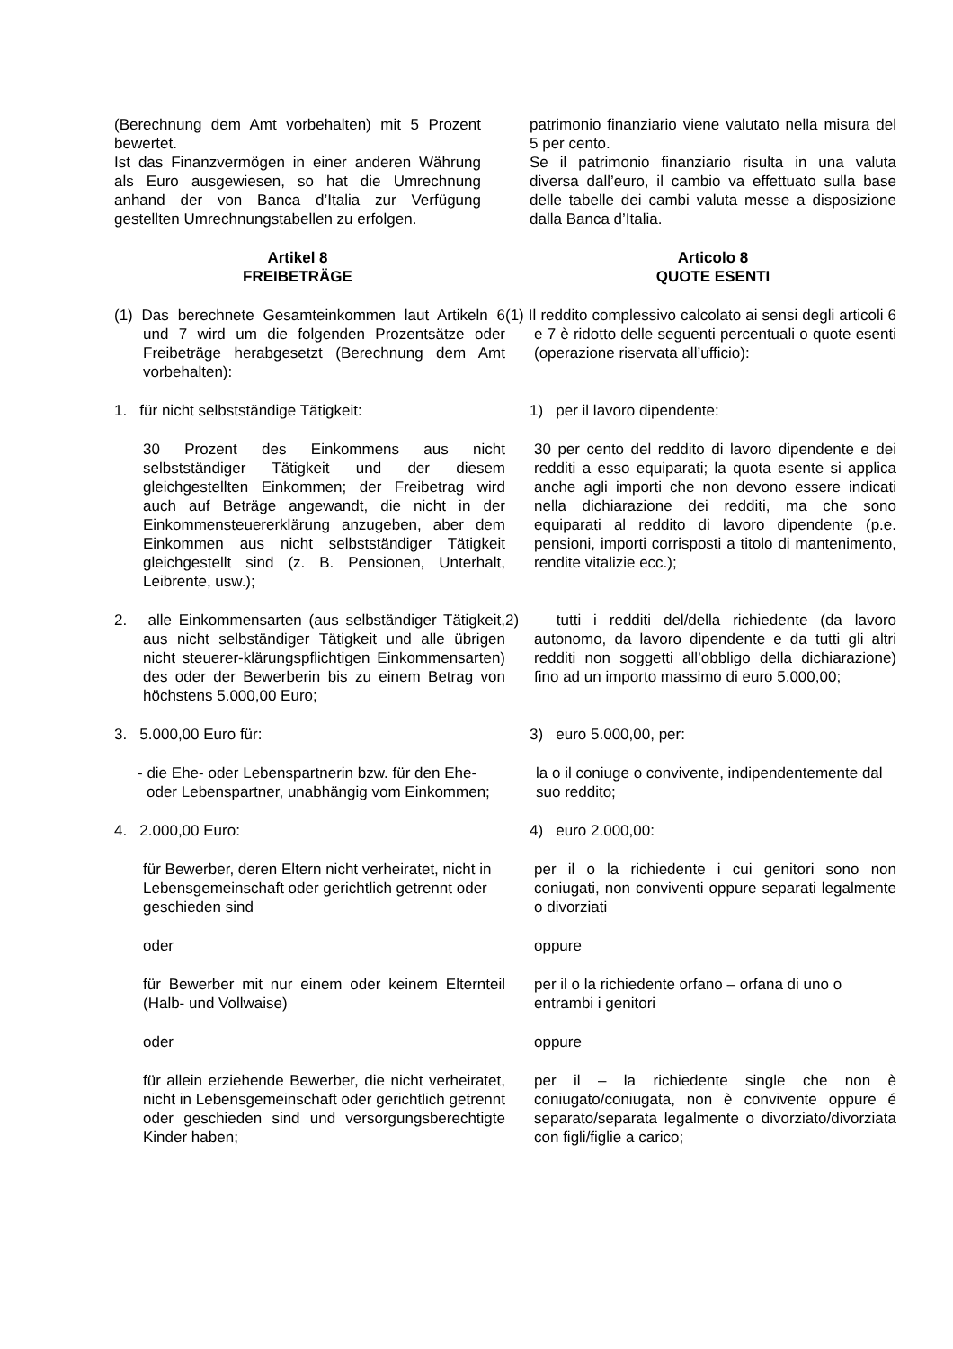(Berechnung dem Amt vorbehalten) mit 5 Prozent bewertet.
Ist das Finanzvermögen in einer anderen Währung als Euro ausgewiesen, so hat die Umrechnung anhand der von Banca d’Italia zur Verfügung gestellten Umrechnungstabellen zu erfolgen.
patrimonio finanziario viene valutato nella misura del 5 per cento.
Se il patrimonio finanziario risulta in una valuta diversa dall’euro, il cambio va effettuato sulla base delle tabelle dei cambi valuta messe a disposizione dalla Banca d’Italia.
Artikel 8
FREIBETRÄGE
Articolo 8
QUOTE ESENTI
(1) Das berechnete Gesamteinkommen laut Artikeln 6 und 7 wird um die folgenden Prozentsätze oder Freibeträge herabgesetzt (Berechnung dem Amt vorbehalten):
(1) Il reddito complessivo calcolato ai sensi degli articoli 6 e 7 è ridotto delle seguenti percentuali o quote esenti (operazione riservata all’ufficio):
1. für nicht selbstständige Tätigkeit: 1) per il lavoro dipendente:
30 Prozent des Einkommens aus nicht selbstständiger Tätigkeit und der diesem gleichgestellten Einkommen; der Freibetrag wird auch auf Beträge angewandt, die nicht in der Einkommensteuererklärung anzugeben, aber dem Einkommen aus nicht selbstständiger Tätigkeit gleichgestellt sind (z. B. Pensionen, Unterhalt, Leibrente, usw.);
30 per cento del reddito di lavoro dipendente e dei redditi a esso equiparati; la quota esente si applica anche agli importi che non devono essere indicati nella dichiarazione dei redditi, ma che sono equiparati al reddito di lavoro dipendente (p.e. pensioni, importi corrisposti a titolo di mantenimento, rendite vitalizie ecc.);
2. alle Einkommensarten (aus selbständiger Tätigkeit, aus nicht selbständiger Tätigkeit und alle übrigen nicht steuerer-klärungspflichtigen Einkommensarten) des oder der Bewerberin bis zu einem Betrag von höchstens 5.000,00 Euro;
2) tutti i redditi del/della richiedente (da lavoro autonomo, da lavoro dipendente e da tutti gli altri redditi non soggetti all’obbligo della dichiarazione) fino ad un importo massimo di euro 5.000,00;
3. 5.000,00 Euro für: 3) euro 5.000,00, per:
- die Ehe- oder Lebenspartnerin bzw. für den Ehe- oder Lebenspartner, unabhängig vom Einkommen;
la o il coniuge o convivente, indipendentemente dal suo reddito;
4. 2.000,00 Euro: 4) euro 2.000,00:
für Bewerber, deren Eltern nicht verheiratet, nicht in Lebensgemeinschaft oder gerichtlich getrennt oder geschieden sind
per il o la richiedente i cui genitori sono non coniugati, non conviventi oppure separati legalmente o divorziati
oder oppure
für Bewerber mit nur einem oder keinem Elternteil (Halb- und Vollwaise)
per il o la richiedente orfano – orfana di uno o entrambi i genitori
oder oppure
für allein erziehende Bewerber, die nicht verheiratet, nicht in Lebensgemeinschaft oder gerichtlich getrennt oder geschieden sind und versorgungsberechtigte Kinder haben;
per il – la richiedente single che non è coniugato/coniugata, non è convivente oppure é separato/separata legalmente o divorziato/divorziata con figli/figlie a carico;